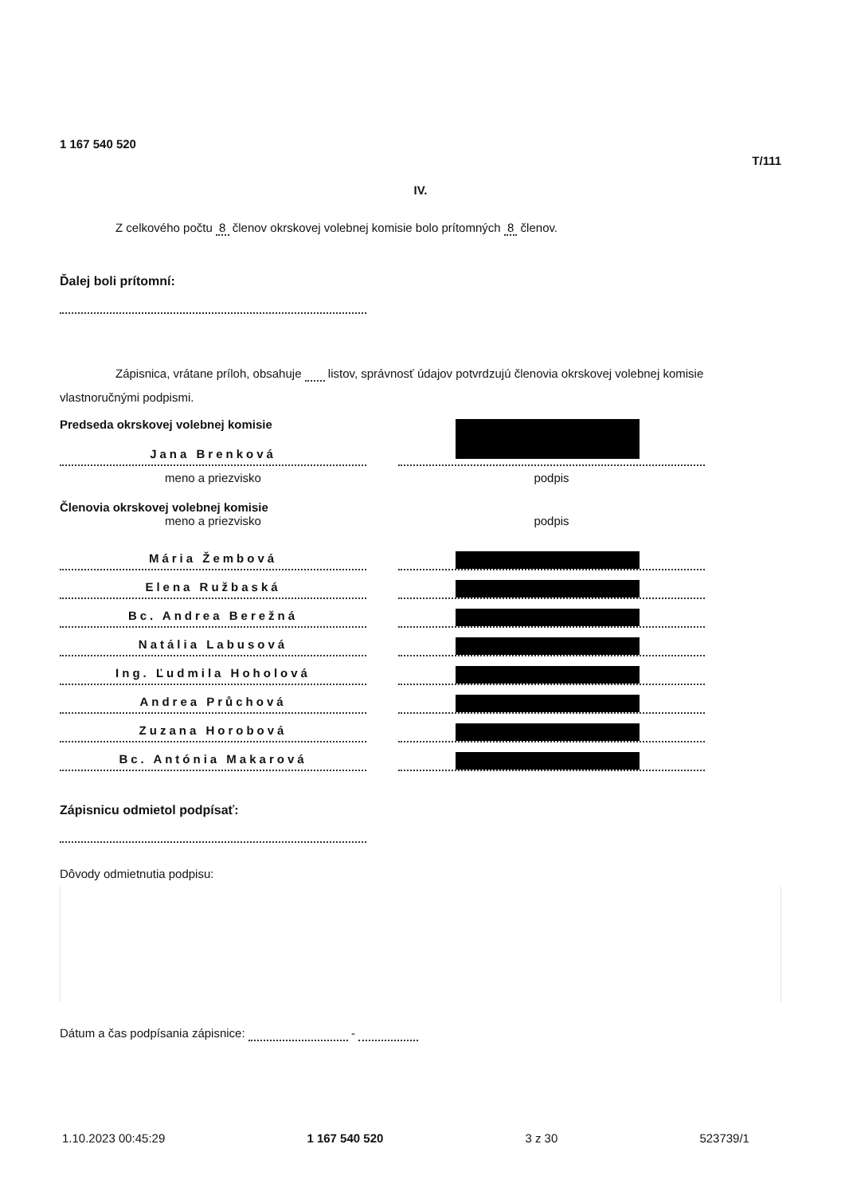1 167 540 520
T/111
IV.
Z celkového počtu 8 členov okrskovej volebnej komisie bolo prítomných 8 členov.
Ďalej boli prítomní:
Zápisnica, vrátane príloh, obsahuje listov, správnosť údajov potvrdzujú členovia okrskovej volebnej komisie vlastnoručnými podpismi.
Predseda okrskovej volebnej komisie
Jana Brenková
meno a priezvisko
podpis
Členovia okrskovej volebnej komisie
meno a priezvisko
podpis
Mária Žembová
Elena Ružbaská
Bc. Andrea Berežná
Natália Labusová
Ing. Ľudmila Hoholová
Andrea Průchová
Zuzana Horobová
Bc. Antónia Makarová
Zápisnicu odmietol podpísať:
Dôvody odmietnutia podpisu:
Dátum a čas podpísania zápisnice: -
1.10.2023 00:45:29 1 167 540 520 3 z 30 523739/1